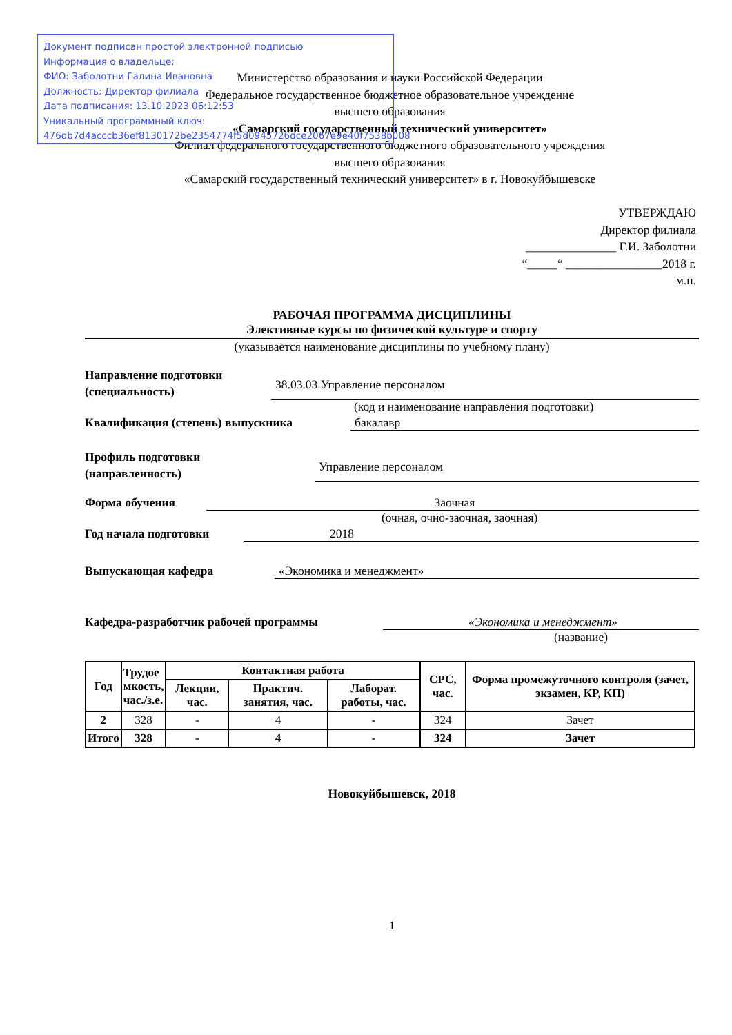Министерство образования и науки Российской Федерации
Федеральное государственное бюджетное образовательное учреждение
высшего образования
«Самарский государственный технический университет»
Филиал федерального государственного бюджетного образовательного учреждения
высшего образования
«Самарский государственный технический университет» в г. Новокуйбышевске
Документ подписан простой электронной подписью
Информация о владельце:
ФИО: Заболотни Галина Ивановна
Должность: Директор филиала
Дата подписания: 13.10.2023 06:12:53
Уникальный программный ключ:
476db7d4acccb36ef8130172be2354774f5d0945726dce2067e9e40f7538b008
УТВЕРЖДАЮ
Директор филиала
_______________ Г.И. Заболотни
“_____“ ________________2018 г.
м.п.
РАБОЧАЯ ПРОГРАММА ДИСЦИПЛИНЫ
Элективные курсы по физической культуре и спорту
(указывается наименование дисциплины по учебному плану)
Направление подготовки
(специальность)
38.03.03 Управление персоналом
(код и наименование направления подготовки)
Квалификация (степень) выпускника
бакалавр
Профиль подготовки
(направленность)
Управление персоналом
Форма обучения
Заочная
(очная, очно-заочная, заочная)
Год начала подготовки
2018
Выпускающая кафедра
«Экономика и менеджмент»
Кафедра-разработчик рабочей программы
«Экономика и менеджмент»
(название)
| Год | Трудое мкость, час./з.е. | Контактная работа | | | СРС, час. | Форма промежуточного контроля (зачет, экзамен, КР, КП) |
| --- | --- | --- | --- | --- | --- | --- |
| | | Лекции, час. | Практич. занятия, час. | Лаборат. работы, час. | | |
| 2 | 328 | - | 4 | - | 324 | Зачет |
| Итого | 328 | - | 4 | - | 324 | Зачет |
Новокуйбышевск, 2018
1